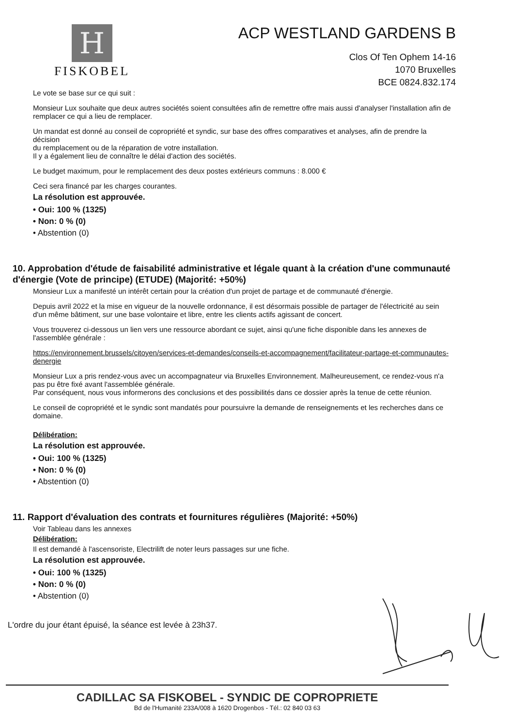H
FISKOBEL
ACP WESTLAND GARDENS B
Clos Of Ten Ophem 14-16
1070 Bruxelles
BCE 0824.832.174
Le vote se base sur ce qui suit :
Monsieur Lux souhaite que deux autres sociétés soient consultées afin de remettre offre mais aussi d'analyser l'installation afin de remplacer ce qui a lieu de remplacer.
Un mandat est donné au conseil de copropriété et syndic, sur base des offres comparatives et analyses, afin de prendre la décision
du remplacement ou de la réparation de votre installation.
Il y a également lieu de connaître le délai d'action des sociétés.
Le budget maximum, pour le remplacement des deux postes extérieurs communs : 8.000 €
Ceci sera financé par les charges courantes.
La résolution est approuvée.
• Oui: 100 % (1325)
• Non: 0 % (0)
• Abstention (0)
10. Approbation d'étude de faisabilité administrative et légale quant à la création d'une communauté d'énergie (Vote de principe) (ETUDE) (Majorité: +50%)
Monsieur Lux a manifesté un intérêt certain pour la création d'un projet de partage et de communauté d'énergie.
Depuis avril 2022 et la mise en vigueur de la nouvelle ordonnance, il est désormais possible de partager de l'électricité au sein d'un même bâtiment, sur une base volontaire et libre, entre les clients actifs agissant de concert.
Vous trouverez ci-dessous un lien vers une ressource abordant ce sujet, ainsi qu'une fiche disponible dans les annexes de l'assemblée générale :
https://environnement.brussels/citoyen/services-et-demandes/conseils-et-accompagnement/facilitateur-partage-et-communautes-denergie
Monsieur Lux a pris rendez-vous avec un accompagnateur via Bruxelles Environnement. Malheureusement, ce rendez-vous n'a pas pu être fixé avant l'assemblée générale.
Par conséquent, nous vous informerons des conclusions et des possibilités dans ce dossier après la tenue de cette réunion.
Le conseil de copropriété et le syndic sont mandatés pour poursuivre la demande de renseignements et les recherches dans ce domaine.
Délibération:
La résolution est approuvée.
• Oui: 100 % (1325)
• Non: 0 % (0)
• Abstention (0)
11. Rapport d'évaluation des contrats et fournitures régulières (Majorité: +50%)
Voir Tableau dans les annexes
Délibération:
Il est demandé à l'ascensoriste, Electrilift de noter leurs passages sur une fiche.
La résolution est approuvée.
• Oui: 100 % (1325)
• Non: 0 % (0)
• Abstention (0)
L'ordre du jour étant épuisé, la séance est levée à 23h37.
CADILLAC SA FISKOBEL - SYNDIC DE COPROPRIETE
Bd de l'Humanité 233A/008 à 1620 Drogenbos - Tél.: 02 840 03 63